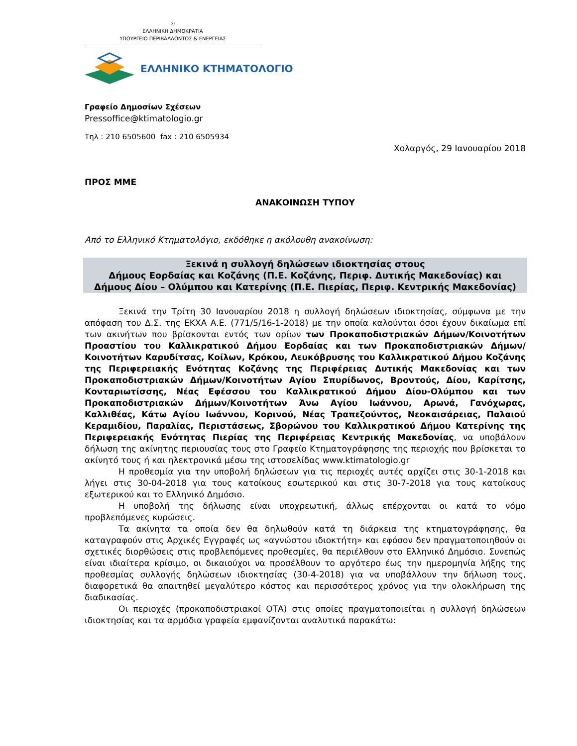☉
ΕΛΛΗΝΙΚΗ ΔΗΜΟΚΡΑΤΙΑ
ΥΠΟΥΡΓΕΙΟ ΠΕΡΙΒΑΛΛΟΝΤΟΣ & ΕΝΕΡΓΕΙΑΣ
ΕΛΛΗΝΙΚΟ ΚΤΗΜΑΤΟΛΟΓΙΟ
Γραφείο Δημοσίων Σχέσεων
Pressoffice@ktimatologio.gr
Τηλ : 210 6505600 fax : 210 6505934
Χολαργός, 29 Ιανουαρίου 2018
ΠΡΟΣ ΜΜΕ
ΑΝΑΚΟΙΝΩΣΗ ΤΥΠΟΥ
Από το Ελληνικό Κτηματολόγιο, εκδόθηκε η ακόλουθη ανακοίνωση:
Ξεκινά η συλλογή δηλώσεων ιδιοκτησίας στους
Δήμους Εορδαίας και Κοζάνης (Π.Ε. Κοζάνης, Περιφ. Δυτικής Μακεδονίας) και
Δήμους Δίου – Ολύμπου και Κατερίνης (Π.Ε. Πιερίας, Περιφ. Κεντρικής Μακεδονίας)
Ξεκινά την Τρίτη 30 Ιανουαρίου 2018 η συλλογή δηλώσεων ιδιοκτησίας, σύμφωνα με την απόφαση του Δ.Σ. της ΕΚΧΑ Α.Ε. (771/5/16-1-2018) με την οποία καλούνται όσοι έχουν δικαίωμα επί των ακινήτων που βρίσκονται εντός των ορίων των Προκαποδιστριακών Δήμων/Κοινοτήτων Προαστίου του Καλλικρατικού Δήμου Εορδαίας και των Προκαποδιστριακών Δήμων/Κοινοτήτων Καρυδίτσας, Κοίλων, Κρόκου, Λευκόβρυσης του Καλλικρατικού Δήμου Κοζάνης της Περιφερειακής Ενότητας Κοζάνης της Περιφέρειας Δυτικής Μακεδονίας και των Προκαποδιστριακών Δήμων/Κοινοτήτων Αγίου Σπυρίδωνος, Βροντούς, Δίου, Καρίτσης, Κονταριωτίσσης, Νέας Εφέσσου του Καλλικρατικού Δήμου Δίου-Ολύμπου και των Προκαποδιστριακών Δήμων/Κοινοτήτων Άνω Αγίου Ιωάννου, Αρωνά, Γανόχωρας, Καλλιθέας, Κάτω Αγίου Ιωάννου, Κορινού, Νέας Τραπεζούντος, Νεοκαισάρειας, Παλαιού Κεραμιδίου, Παραλίας, Περιστάσεως, Σβορώνου του Καλλικρατικού Δήμου Κατερίνης της Περιφερειακής Ενότητας Πιερίας της Περιφέρειας Κεντρικής Μακεδονίας, να υποβάλουν δήλωση της ακίνητης περιουσίας τους στο Γραφείο Κτηματογράφησης της περιοχής που βρίσκεται το ακίνητό τους ή και ηλεκτρονικά μέσω της ιστοσελίδας www.ktimatologio.gr
Η προθεσμία για την υποβολή δηλώσεων για τις περιοχές αυτές αρχίζει στις 30-1-2018 και λήγει στις 30-04-2018 για τους κατοίκους εσωτερικού και στις 30-7-2018 για τους κατοίκους εξωτερικού και το Ελληνικό Δημόσιο.
Η υποβολή της δήλωσης είναι υποχρεωτική, άλλως επέρχονται οι κατά το νόμο προβλεπόμενες κυρώσεις.
Τα ακίνητα τα οποία δεν θα δηλωθούν κατά τη διάρκεια της κτηματογράφησης, θα καταγραφούν στις Αρχικές Εγγραφές ως «αγνώστου ιδιοκτήτη» και εφόσον δεν πραγματοποιηθούν οι σχετικές διορθώσεις στις προβλεπόμενες προθεσμίες, θα περιέλθουν στο Ελληνικό Δημόσιο. Συνεπώς είναι ιδιαίτερα κρίσιμο, οι δικαιούχοι να προσέλθουν το αργότερο έως την ημερομηνία λήξης της προθεσμίας συλλογής δηλώσεων ιδιοκτησίας (30-4-2018) για να υποβάλλουν την δήλωση τους, διαφορετικά θα απαιτηθεί μεγαλύτερο κόστος και περισσότερος χρόνος για την ολοκλήρωση της διαδικασίας.
Οι περιοχές (προκαποδιστριακοί ΟΤΑ) στις οποίες πραγματοποιείται η συλλογή δηλώσεων ιδιοκτησίας και τα αρμόδια γραφεία εμφανίζονται αναλυτικά παρακάτω: